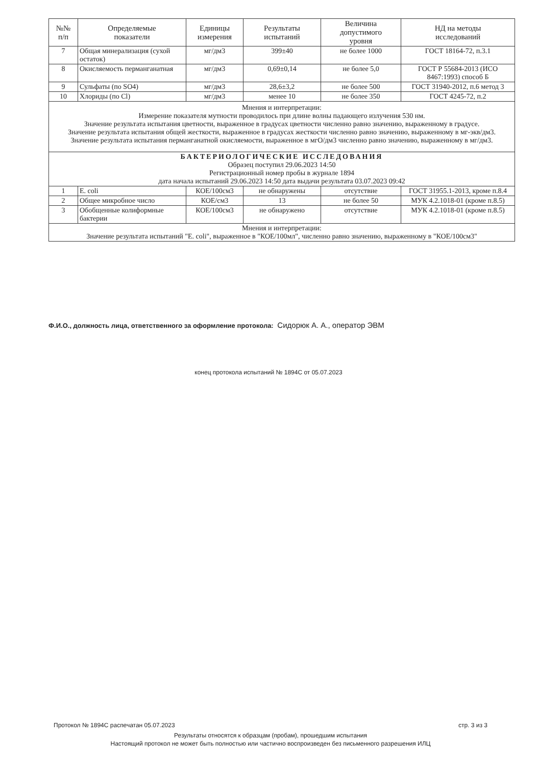| №№ п/п | Определяемые показатели | Единицы измерения | Результаты испытаний | Величина допустимого уровня | НД на методы исследований |
| --- | --- | --- | --- | --- | --- |
| 7 | Общая минерализация (сухой остаток) | мг/дм3 | 399±40 | не более 1000 | ГОСТ 18164-72, п.3.1 |
| 8 | Окисляемость перманганатная | мг/дм3 | 0,69±0,14 | не более 5,0 | ГОСТ Р 55684-2013 (ИСО 8467:1993) способ Б |
| 9 | Сульфаты (по SO4) | мг/дм3 | 28,6±3,2 | не более 500 | ГОСТ 31940-2012, п.6 метод 3 |
| 10 | Хлориды (по Cl) | мг/дм3 | менее 10 | не более 350 | ГОСТ 4245-72, п.2 |
| Мнения и интерпретации: Измерение показателя мутности проводилось при длине волны падающего излучения 530 нм. Значение результата испытания цветности, выраженное в градусах цветности численно равно значению, выраженному в градусе. Значение результата испытания общей жесткости, выраженное в градусах жесткости численно равно значению, выраженному в мг-экв/дм3. Значение результата испытания перманганатной окисляемости, выраженное в мгО/дм3 численно равно значению, выраженному в мг/дм3. | | | | | |
| БАКТЕРИОЛОГИЧЕСКИЕ ИССЛЕДОВАНИЯ Образец поступил 29.06.2023 14:50 Регистрационный номер пробы в журнале 1894 дата начала испытаний 29.06.2023 14:50 дата выдачи результата 03.07.2023 09:42 | | | | | |
| 1 | E. coli | КОЕ/100см3 | не обнаружены | отсутствие | ГОСТ 31955.1-2013, кроме п.8.4 |
| 2 | Общее микробное число | КОЕ/см3 | 13 | не более 50 | МУК 4.2.1018-01 (кроме п.8.5) |
| 3 | Обобщенные колиформные бактерии | КОЕ/100см3 | не обнаружено | отсутствие | МУК 4.2.1018-01 (кроме п.8.5) |
| Мнения и интерпретации: Значение результата испытаний "E. coli", выраженное в "КОЕ/100мл", численно равно значению, выраженному в "КОЕ/100см3" | | | | | |
Ф.И.О., должность лица, ответственного за оформление протокола: Сидорюк А. А., оператор ЭВМ
конец протокола испытаний № 1894С от 05.07.2023
стр. 3 из 3 Протокол № 1894С распечатан 05.07.2023
Результаты относятся к образцам (пробам), прошедшим испытания
Настоящий протокол не может быть полностью или частично воспроизведен без письменного разрешения ИЛЦ